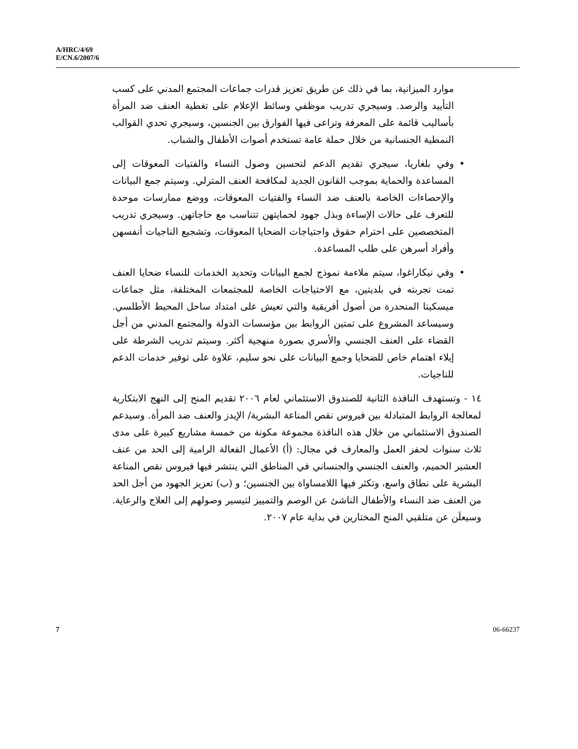A/HRC/4/69
E/CN.6/2007/6
موارد الميزانية، بما في ذلك عن طريق تعزيز قدرات جماعات المجتمع المدني على كسب التأييد والرصد. وسيجري تدريب موظفي وسائط الإعلام على تغطية العنف ضد المرأة بأساليب قائمة على المعرفة وتراعى فيها الفوارق بين الجنسين، وسيجري تحدي القوالب النمطية الجنسانية من خلال حملة عامة تستخدم أصوات الأطفال والشباب.
• وفي بلغاريا، سيجري تقديم الدعم لتحسين وصول النساء والفتيات المعوقات إلى المساعدة والحماية بموجب القانون الجديد لمكافحة العنف المترلي. وسيتم جمع البيانات والإحصاءات الخاصة بالعنف ضد النساء والفتيات المعوقات، ووضع ممارسات موحدة للتعرف على حالات الإساءة وبذل جهود لحمايتهن تتناسب مع حاجاتهن. وسيجري تدريب المتخصصين على احترام حقوق واحتياجات الضحايا المعوقات، وتشجيع الناجيات أنفسهن وأفراد أسرهن على طلب المساعدة.
• وفي نيكاراغوا، سيتم ملاءمة نموذج لجمع البيانات وتحديد الخدمات للنساء ضحايا العنف تمت تجربته في بلديتين، مع الاحتياجات الخاصة للمجتمعات المختلفة، مثل جماعات ميسكيتا المنحدرة من أصول أفريقية والتي تعيش على امتداد ساحل المحيط الأطلسي. وسيساعد المشروع على تمتين الروابط بين مؤسسات الدولة والمجتمع المدني من أجل القضاء على العنف الجنسي والأسري بصورة منهجية أكثر. وسيتم تدريب الشرطة على إيلاء اهتمام خاص للضحايا وجمع البيانات على نحو سليم، علاوة على توفير خدمات الدعم للناجيات.
١٤ - وتستهدف النافذة الثانية للصندوق الاستئماني لعام ٢٠٠٦ تقديم المنح إلى النهج الابتكارية لمعالجة الروابط المتبادلة بين فيروس نقص المناعة البشرية/ الإيدز والعنف ضد المرأة. وسيدعم الصندوق الاستئماني من خلال هذه النافذة مجموعة مكونة من خمسة مشاريع كبيرة على مدى ثلاث سنوات لحفز العمل والمعارف في مجال: (أ) الأعمال الفعالة الرامية إلى الحد من عنف العشير الحميم، والعنف الجنسي والجنساني في المناطق التي ينتشر فيها فيروس نقص المناعة البشرية على نطاق واسع، وتكثر فيها اللامساواة بين الجنسين؛ و (ب) تعزيز الجهود من أجل الحد من العنف ضد النساء والأطفال الناشئ عن الوصم والتمييز لتيسير وصولهم إلى العلاج والرعاية. وسيعلَن عن متلقيي المنح المختارين في بداية عام ٢٠٠٧.
7 06-66237